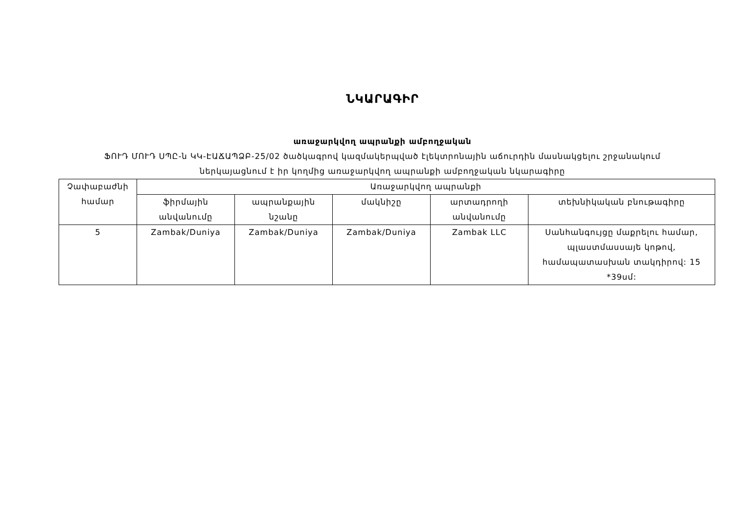ՆԿԱՐԱԳԻՐ
առաջարկվող ապրանքի ամբողջական
ՖՈՒԴ ՄՈՒԴ ՍՊԸ-ն ԿԿ-ԷԱՃԱՊՁԲ-25/02 ծածկագրով կազմակերպված էլեկտրոնային աճուրդին մասնակցելու շրջանակում ներկայացնում է իր կողմից առաջարկվող ապրանքի ամբողջական նկարագիրը
| Չափաբաժնի համար | Առաջարկվող ապրանքի | | | | |
| --- | --- | --- | --- | --- | --- |
| | ֆիրմային անվանումը | ապրանքային նշանը | մակնիշը | արտադրողի անվանումը | տեխնիկական բնութագիրը |
| 5 | Zambak/Duniya | Zambak/Duniya | Zambak/Duniya | Zambak LLC | Սանհանգույցը մաքրելու համար, պլաստմասսայե կոթով, համապատասխան տակդիրով: 15 *39սմ: |